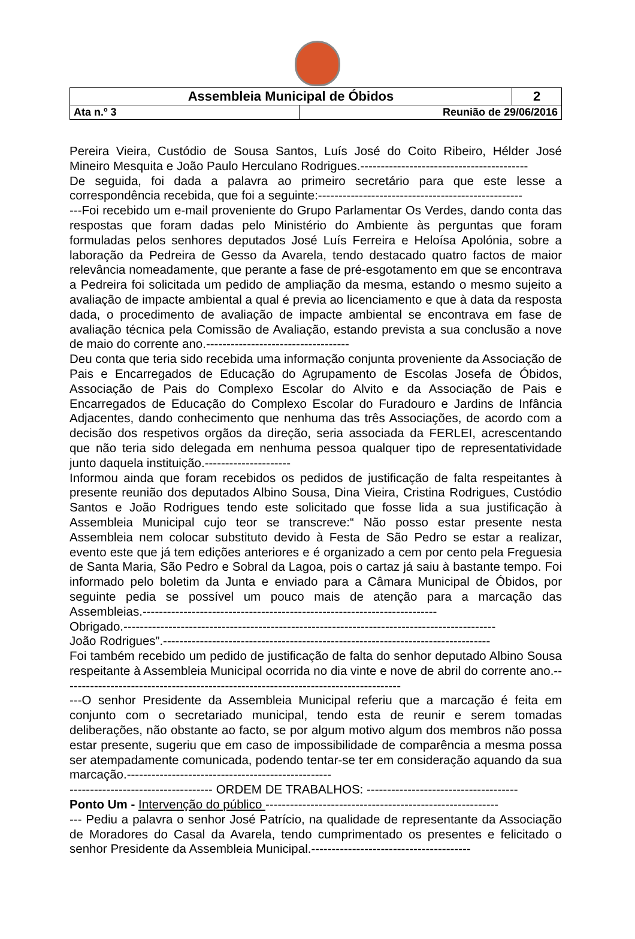| Assembleia Municipal de Óbidos | | 2 |
| Ata n.º 3 | Reunião de 29/06/2016 | |
Pereira Vieira, Custódio de Sousa Santos, Luís José do Coito Ribeiro, Hélder José Mineiro Mesquita e João Paulo Herculano Rodrigues.-----------------------------------------
De seguida, foi dada a palavra ao primeiro secretário para que este lesse a correspondência recebida, que foi a seguinte:--------------------------------------------------
---Foi recebido um e-mail proveniente do Grupo Parlamentar Os Verdes, dando conta das respostas que foram dadas pelo Ministério do Ambiente às perguntas que foram formuladas pelos senhores deputados José Luís Ferreira e Heloísa Apolónia, sobre a laboração da Pedreira de Gesso da Avarela, tendo destacado quatro factos de maior relevância nomeadamente, que perante a fase de pré-esgotamento em que se encontrava a Pedreira foi solicitada um pedido de ampliação da mesma, estando o mesmo sujeito a avaliação de impacte ambiental a qual é previa ao licenciamento e que à data da resposta dada, o procedimento de avaliação de impacte ambiental se encontrava em fase de avaliação técnica pela Comissão de Avaliação, estando prevista a sua conclusão a nove de maio do corrente ano.-----------------------------------
Deu conta que teria sido recebida uma informação conjunta proveniente da Associação de Pais e Encarregados de Educação do Agrupamento de Escolas Josefa de Óbidos, Associação de Pais do Complexo Escolar do Alvito e da Associação de Pais e Encarregados de Educação do Complexo Escolar do Furadouro e Jardins de Infância Adjacentes, dando conhecimento que nenhuma das três Associações, de acordo com a decisão dos respetivos orgãos da direção, seria associada da FERLEI, acrescentando que não teria sido delegada em nenhuma pessoa qualquer tipo de representatividade junto daquela instituição.---------------------
Informou ainda que foram recebidos os pedidos de justificação de falta respeitantes à presente reunião dos deputados Albino Sousa, Dina Vieira, Cristina Rodrigues, Custódio Santos e João Rodrigues tendo este solicitado que fosse lida a sua justificação à Assembleia Municipal cujo teor se transcreve:“ Não posso estar presente nesta Assembleia nem colocar substituto devido à Festa de São Pedro se estar a realizar, evento este que já tem edições anteriores e é organizado a cem por cento pela Freguesia de Santa Maria, São Pedro e Sobral da Lagoa, pois o cartaz já saiu à bastante tempo. Foi informado pelo boletim da Junta e enviado para a Câmara Municipal de Óbidos, por seguinte pedia se possível um pouco mais de atenção para a marcação das Assembleias.------------------------------------------------------------------------
Obrigado.-------------------------------------------------------------------------------------------
João Rodrigues”.--------------------------------------------------------------------------------
Foi também recebido um pedido de justificação de falta do senhor deputado Albino Sousa respeitante à Assembleia Municipal ocorrida no dia vinte e nove de abril do corrente ano.-----------------------------------------------------------------------------------
---O senhor Presidente da Assembleia Municipal referiu que a marcação é feita em conjunto com o secretariado municipal, tendo esta de reunir e serem tomadas deliberações, não obstante ao facto, se por algum motivo algum dos membros não possa estar presente, sugeriu que em caso de impossibilidade de comparência a mesma possa ser atempadamente comunicada, podendo tentar-se ter em consideração aquando da sua marcação.--------------------------------------------------
----------------------------------- ORDEM DE TRABALHOS: -------------------------------------
Ponto Um - Intervenção do público ---------------------------------------------------------
--- Pediu a palavra o senhor José Patrício, na qualidade de representante da Associação de Moradores do Casal da Avarela, tendo cumprimentado os presentes e felicitado o senhor Presidente da Assembleia Municipal.---------------------------------------